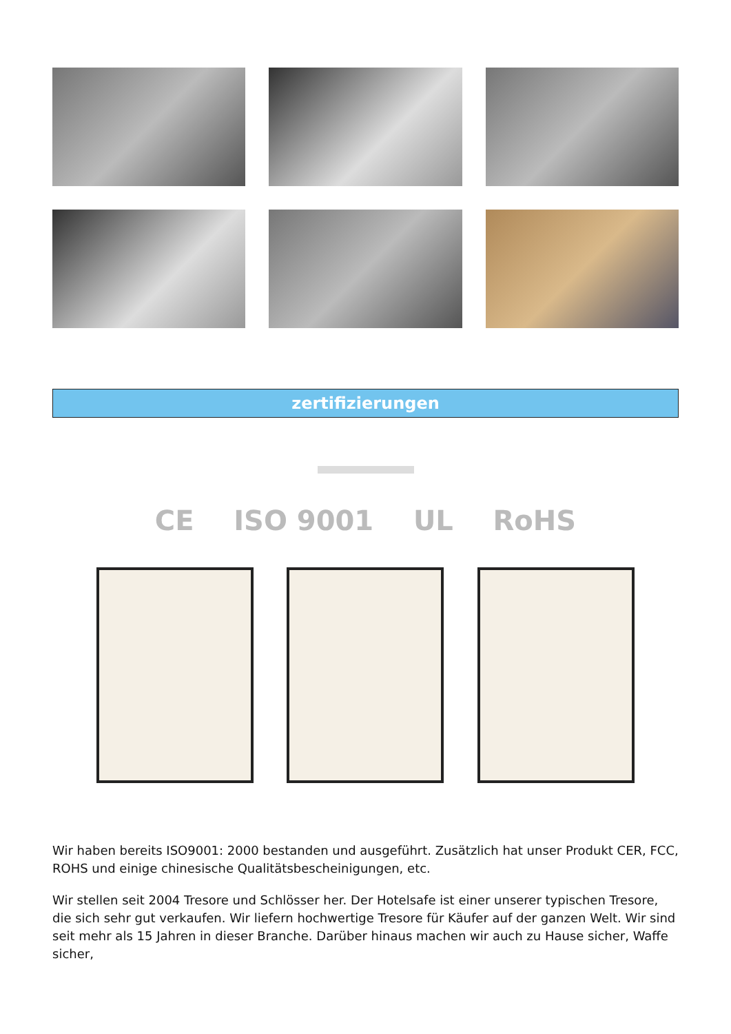zertifizierungen
CE ISO 9001 UL RoHS
Wir haben bereits ISO9001: 2000 bestanden und ausgeführt. Zusätzlich hat unser Produkt CER, FCC, ROHS und einige chinesische Qualitätsbescheinigungen, etc.
Wir stellen seit 2004 Tresore und Schlösser her. Der Hotelsafe ist einer unserer typischen Tresore, die sich sehr gut verkaufen. Wir liefern hochwertige Tresore für Käufer auf der ganzen Welt. Wir sind seit mehr als 15 Jahren in dieser Branche. Darüber hinaus machen wir auch zu Hause sicher, Waffe sicher,